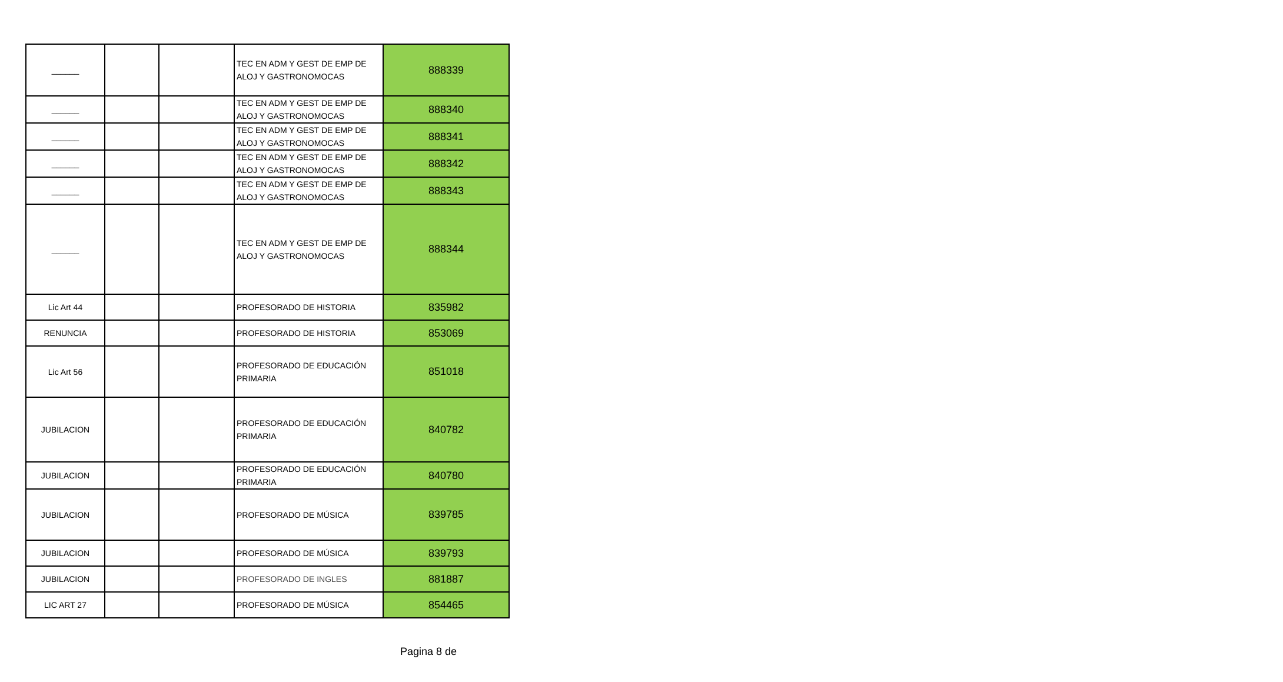| ______ | | | TEC EN ADM Y GEST DE EMP DE ALOJ Y GASTRONOMOCAS | 888339 |
| ______ | | | TEC EN ADM Y GEST DE EMP DE ALOJ Y GASTRONOMOCAS | 888340 |
| ______ | | | TEC EN ADM Y GEST DE EMP DE ALOJ Y GASTRONOMOCAS | 888341 |
| ______ | | | TEC EN ADM Y GEST DE EMP DE ALOJ Y GASTRONOMOCAS | 888342 |
| ______ | | | TEC EN ADM Y GEST DE EMP DE ALOJ Y GASTRONOMOCAS | 888343 |
| ______ | | | TEC EN ADM Y GEST DE EMP DE ALOJ Y GASTRONOMOCAS | 888344 |
| Lic Art 44 | | | PROFESORADO DE HISTORIA | 835982 |
| RENUNCIA | | | PROFESORADO DE HISTORIA | 853069 |
| Lic Art 56 | | | PROFESORADO DE EDUCACIÓN PRIMARIA | 851018 |
| JUBILACION | | | PROFESORADO DE EDUCACIÓN PRIMARIA | 840782 |
| JUBILACION | | | PROFESORADO DE EDUCACIÓN PRIMARIA | 840780 |
| JUBILACION | | | PROFESORADO DE MÚSICA | 839785 |
| JUBILACION | | | PROFESORADO DE MÚSICA | 839793 |
| JUBILACION | | | PROFESORADO DE INGLES | 881887 |
| LIC ART 27 | | | PROFESORADO DE MÚSICA | 854465 |
Pagina 8 de